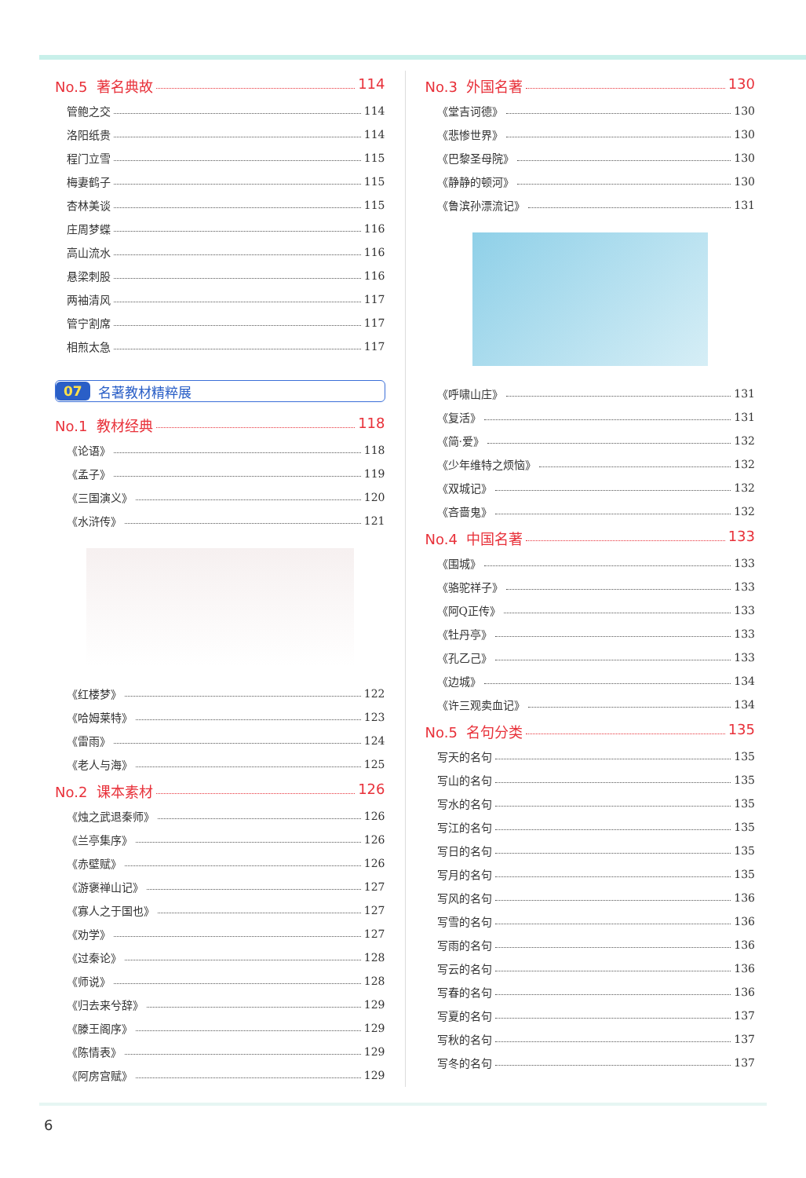No.5 著名典故 114
管鲍之交 114
洛阳纸贵 114
程门立雪 115
梅妻鹤子 115
杏林美谈 115
庄周梦蝶 116
高山流水 116
悬梁刺股 116
两袖清风 117
管宁割席 117
相煎太急 117
07 名著教材精粹展
No.1 教材经典 118
《论语》 118
《孟子》 119
《三国演义》 120
《水浒传》 121
《红楼梦》 122
《哈姆莱特》 123
《雷雨》 124
《老人与海》 125
No.2 课本素材 126
《烛之武退秦师》 126
《兰亭集序》 126
《赤壁赋》 126
《游褒禅山记》 127
《寡人之于国也》 127
《劝学》 127
《过秦论》 128
《师说》 128
《归去来兮辞》 129
《滕王阁序》 129
《陈情表》 129
《阿房宫赋》 129
No.3 外国名著 130
《堂吉诃德》 130
《悲惨世界》 130
《巴黎圣母院》 130
《静静的顿河》 130
《鲁滨孙漂流记》 131
《呼啸山庄》 131
《复活》 131
《简·爱》 132
《少年维特之烦恼》 132
《双城记》 132
《吝啬鬼》 132
No.4 中国名著 133
《围城》 133
《骆驼祥子》 133
《阿Q正传》 133
《牡丹亭》 133
《孔乙己》 133
《边城》 134
《许三观卖血记》 134
No.5 名句分类 135
写天的名句 135
写山的名句 135
写水的名句 135
写江的名句 135
写日的名句 135
写月的名句 135
写风的名句 136
写雪的名句 136
写雨的名句 136
写云的名句 136
写春的名句 136
写夏的名句 137
写秋的名句 137
写冬的名句 137
6